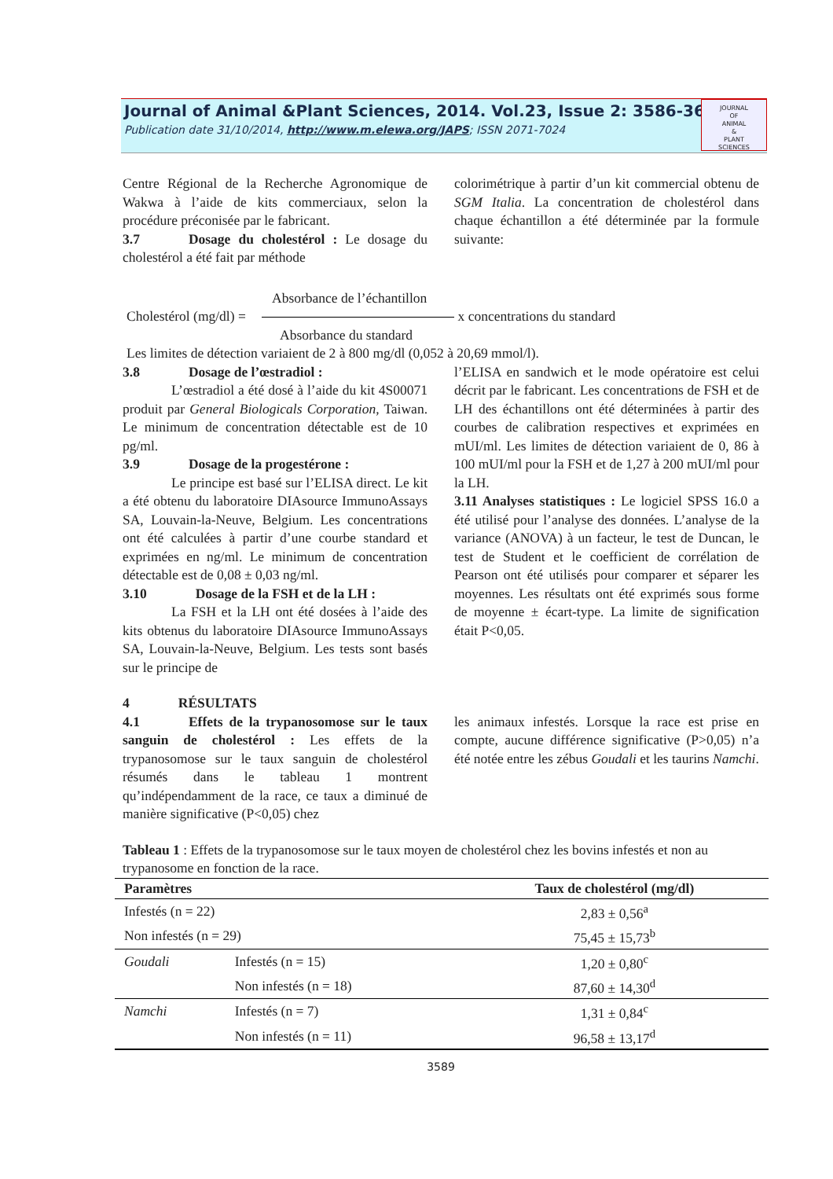Journal of Animal &Plant Sciences, 2014. Vol.23, Issue 2: 3586-3600
Publication date 31/10/2014, http://www.m.elewa.org/JAPS; ISSN 2071-7024
JOURNAL
OF
ANIMAL
&
PLANT
SCIENCES
Centre Régional de la Recherche Agronomique de Wakwa à l’aide de kits commerciaux, selon la procédure préconisée par le fabricant.
3.7 Dosage du cholestérol : Le dosage du cholestérol a été fait par méthode
colorimétrique à partir d’un kit commercial obtenu de SGM Italia. La concentration de cholestérol dans chaque échantillon a été déterminée par la formule suivante:
Absorbance de l’échantillon
Cholestérol (mg/dl) = x concentrations du standard
Absorbance du standard
Les limites de détection variaient de 2 à 800 mg/dl (0,052 à 20,69 mmol/l).
3.8 Dosage de l’œstradiol :
L’œstradiol a été dosé à l’aide du kit 4S00071 produit par General Biologicals Corporation, Taiwan. Le minimum de concentration détectable est de 10 pg/ml.
3.9 Dosage de la progestérone :
Le principe est basé sur l’ELISA direct. Le kit a été obtenu du laboratoire DIAsource ImmunoAssays SA, Louvain-la-Neuve, Belgium. Les concentrations ont été calculées à partir d’une courbe standard et exprimées en ng/ml. Le minimum de concentration détectable est de 0,08 ± 0,03 ng/ml.
3.10 Dosage de la FSH et de la LH :
La FSH et la LH ont été dosées à l’aide des kits obtenus du laboratoire DIAsource ImmunoAssays SA, Louvain-la-Neuve, Belgium. Les tests sont basés sur le principe de
l’ELISA en sandwich et le mode opératoire est celui décrit par le fabricant. Les concentrations de FSH et de LH des échantillons ont été déterminées à partir des courbes de calibration respectives et exprimées en mUI/ml. Les limites de détection variaient de 0, 86 à 100 mUI/ml pour la FSH et de 1,27 à 200 mUI/ml pour la LH.
3.11 Analyses statistiques : Le logiciel SPSS 16.0 a été utilisé pour l’analyse des données. L’analyse de la variance (ANOVA) à un facteur, le test de Duncan, le test de Student et le coefficient de corrélation de Pearson ont été utilisés pour comparer et séparer les moyennes. Les résultats ont été exprimés sous forme de moyenne ± écart-type. La limite de signification était P<0,05.
4 RÉSULTATS
4.1 Effets de la trypanosomose sur le taux sanguin de cholestérol : Les effets de la trypanosomose sur le taux sanguin de cholestérol résumés dans le tableau 1 montrent qu’indépendamment de la race, ce taux a diminué de manière significative (P<0,05) chez
les animaux infestés. Lorsque la race est prise en compte, aucune différence significative (P>0,05) n’a été notée entre les zébus Goudali et les taurins Namchi.
Tableau 1 : Effets de la trypanosomose sur le taux moyen de cholestérol chez les bovins infestés et non au trypanosome en fonction de la race.
| Paramètres | | Taux de cholestérol (mg/dl) |
| --- | --- | --- |
| Infestés (n = 22) | | 2,83 ± 0,56<sup>a</sup> |
| Non infestés (n = 29) | | 75,45 ± 15,73<sup>b</sup> |
| Goudali | Infestés (n = 15) | 1,20 ± 0,80<sup>c</sup> |
| | Non infestés (n = 18) | 87,60 ± 14,30<sup>d</sup> |
| Namchi | Infestés (n = 7) | 1,31 ± 0,84<sup>c</sup> |
| | Non infestés (n = 11) | 96,58 ± 13,17<sup>d</sup> |
3589